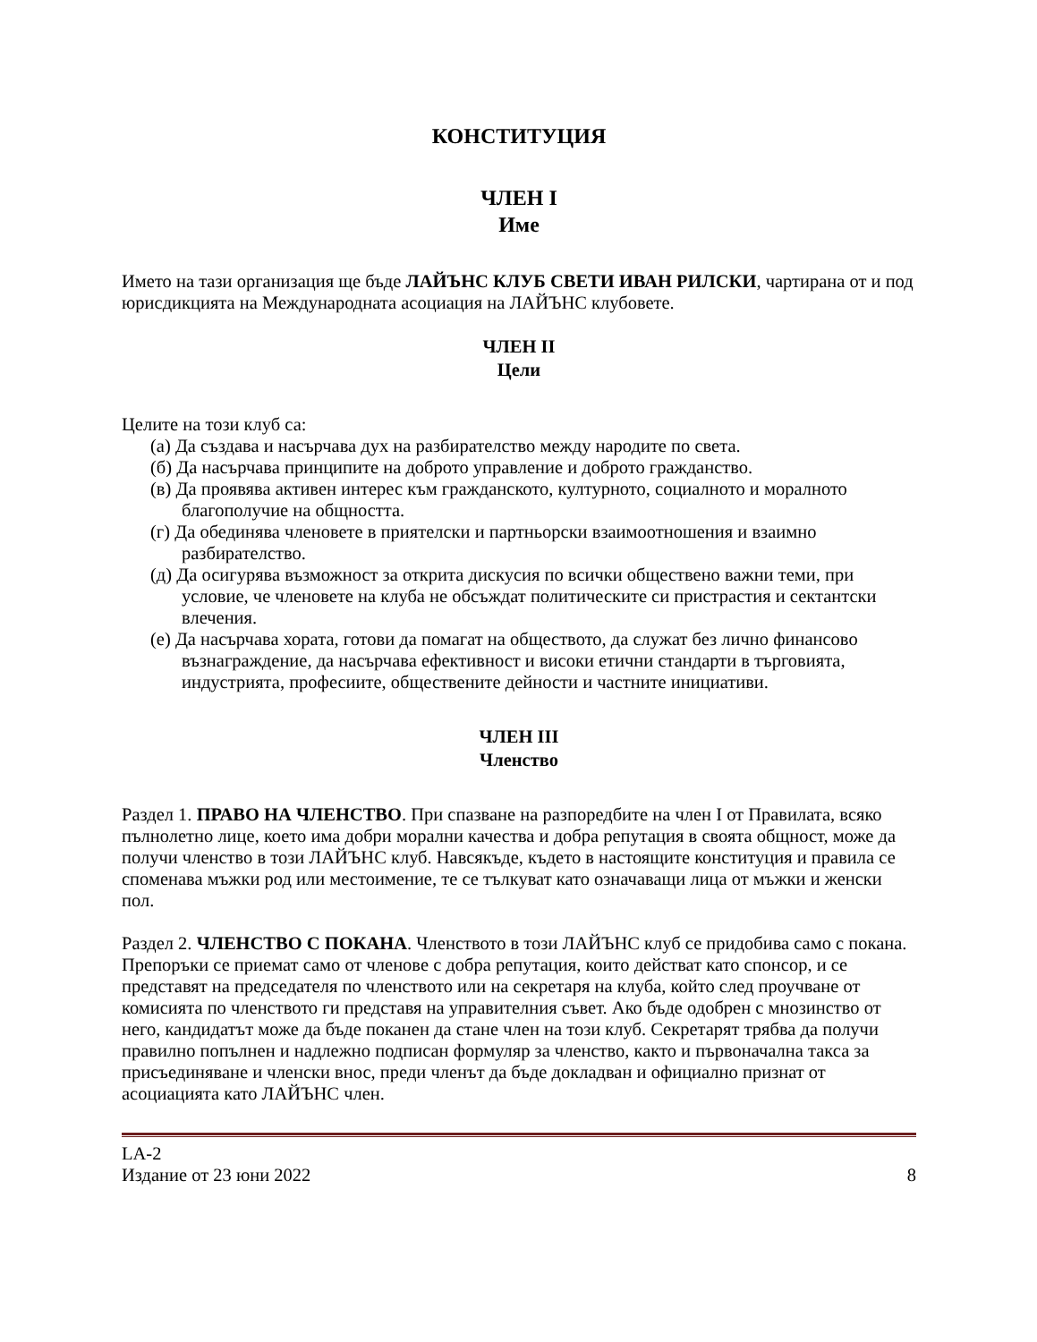КОНСТИТУЦИЯ
ЧЛЕН I
Име
Името на тази организация ще бъде ЛАЙЪНС КЛУБ СВЕТИ ИВАН РИЛСКИ, чартирана от и под юрисдикцията на Международната асоциация на ЛАЙЪНС клубовете.
ЧЛЕН II
Цели
Целите на този клуб са:
(а) Да създава и насърчава дух на разбирателство между народите по света.
(б) Да насърчава принципите на доброто управление и доброто гражданство.
(в) Да проявява активен интерес към гражданското, културното, социалното и моралното благополучие на общността.
(г) Да обединява членовете в приятелски и партньорски взаимоотношения и взаимно разбирателство.
(д) Да осигурява възможност за открита дискусия по всички обществено важни теми, при условие, че членовете на клуба не обсъждат политическите си пристрастия и сектантски влечения.
(е) Да насърчава хората, готови да помагат на обществото, да служат без лично финансово възнаграждение, да насърчава ефективност и високи етични стандарти в търговията, индустрията, професиите, обществените дейности и частните инициативи.
ЧЛЕН III
Членство
Раздел 1. ПРАВО НА ЧЛЕНСТВО. При спазване на разпоредбите на член I от Правилата, всяко пълнолетно лице, което има добри морални качества и добра репутация в своята общност, може да получи членство в този ЛАЙЪНС клуб. Навсякъде, където в настоящите конституция и правила се споменава мъжки род или местоимение, те се тълкуват като означаващи лица от мъжки и женски пол.
Раздел 2. ЧЛЕНСТВО С ПОКАНА. Членството в този ЛАЙЪНС клуб се придобива само с покана. Препоръки се приемат само от членове с добра репутация, които действат като спонсор, и се представят на председателя по членството или на секретаря на клуба, който след проучване от комисията по членството ги представя на управителния съвет. Ако бъде одобрен с мнозинство от него, кандидатът може да бъде поканен да стане член на този клуб. Секретарят трябва да получи правилно попълнен и надлежно подписан формуляр за членство, както и първоначална такса за присъединяване и членски внос, преди членът да бъде докладван и официално признат от асоциацията като ЛАЙЪНС член.
LA-2
Издание от 23 юни 2022
8